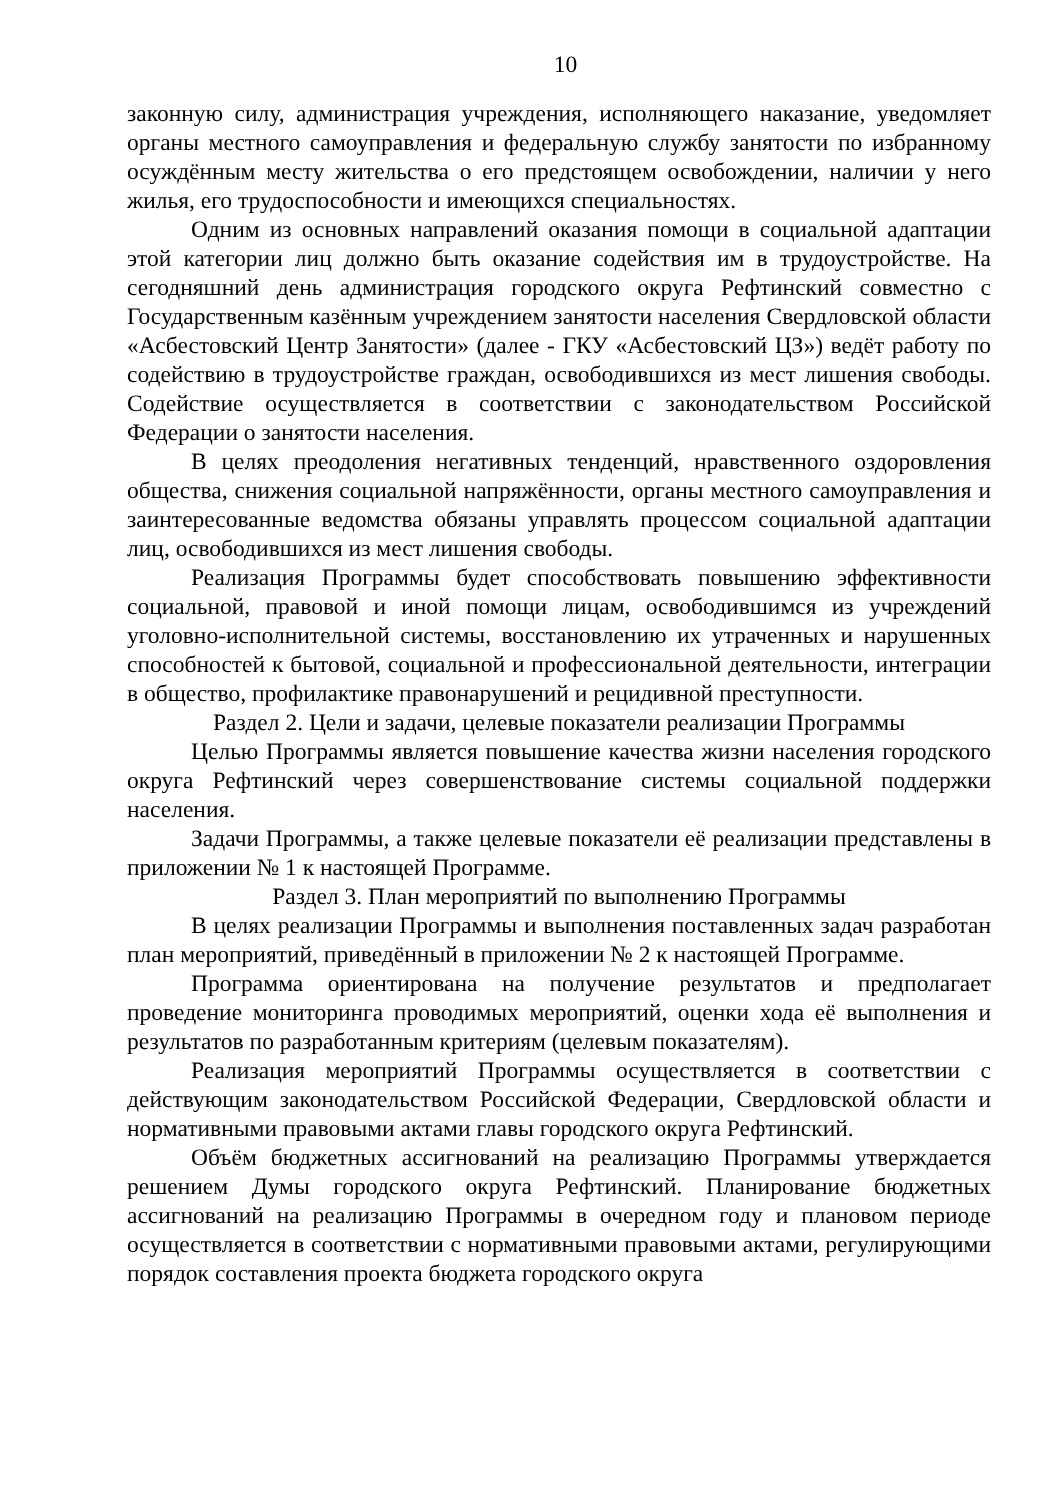10
законную силу, администрация учреждения, исполняющего наказание, уведомляет органы местного самоуправления и федеральную службу занятости по избранному осуждённым месту жительства о его предстоящем освобождении, наличии у него жилья, его трудоспособности и имеющихся специальностях.
Одним из основных направлений оказания помощи в социальной адаптации этой категории лиц должно быть оказание содействия им в трудоустройстве. На сегодняшний день администрация городского округа Рефтинский совместно с Государственным казённым учреждением занятости населения Свердловской области «Асбестовский Центр Занятости» (далее - ГКУ «Асбестовский ЦЗ») ведёт работу по содействию в трудоустройстве граждан, освободившихся из мест лишения свободы. Содействие осуществляется в соответствии с законодательством Российской Федерации о занятости населения.
В целях преодоления негативных тенденций, нравственного оздоровления общества, снижения социальной напряжённости, органы местного самоуправления и заинтересованные ведомства обязаны управлять процессом социальной адаптации лиц, освободившихся из мест лишения свободы.
Реализация Программы будет способствовать повышению эффективности социальной, правовой и иной помощи лицам, освободившимся из учреждений уголовно-исполнительной системы, восстановлению их утраченных и нарушенных способностей к бытовой, социальной и профессиональной деятельности, интеграции в общество, профилактике правонарушений и рецидивной преступности.
Раздел 2. Цели и задачи, целевые показатели реализации Программы
Целью Программы является повышение качества жизни населения городского округа Рефтинский через совершенствование системы социальной поддержки населения.
Задачи Программы, а также целевые показатели её реализации представлены в приложении № 1 к настоящей Программе.
Раздел 3. План мероприятий по выполнению Программы
В целях реализации Программы и выполнения поставленных задач разработан план мероприятий, приведённый в приложении № 2 к настоящей Программе.
Программа ориентирована на получение результатов и предполагает проведение мониторинга проводимых мероприятий, оценки хода её выполнения и результатов по разработанным критериям (целевым показателям).
Реализация мероприятий Программы осуществляется в соответствии с действующим законодательством Российской Федерации, Свердловской области и нормативными правовыми актами главы городского округа Рефтинский.
Объём бюджетных ассигнований на реализацию Программы утверждается решением Думы городского округа Рефтинский. Планирование бюджетных ассигнований на реализацию Программы в очередном году и плановом периоде осуществляется в соответствии с нормативными правовыми актами, регулирующими порядок составления проекта бюджета городского округа